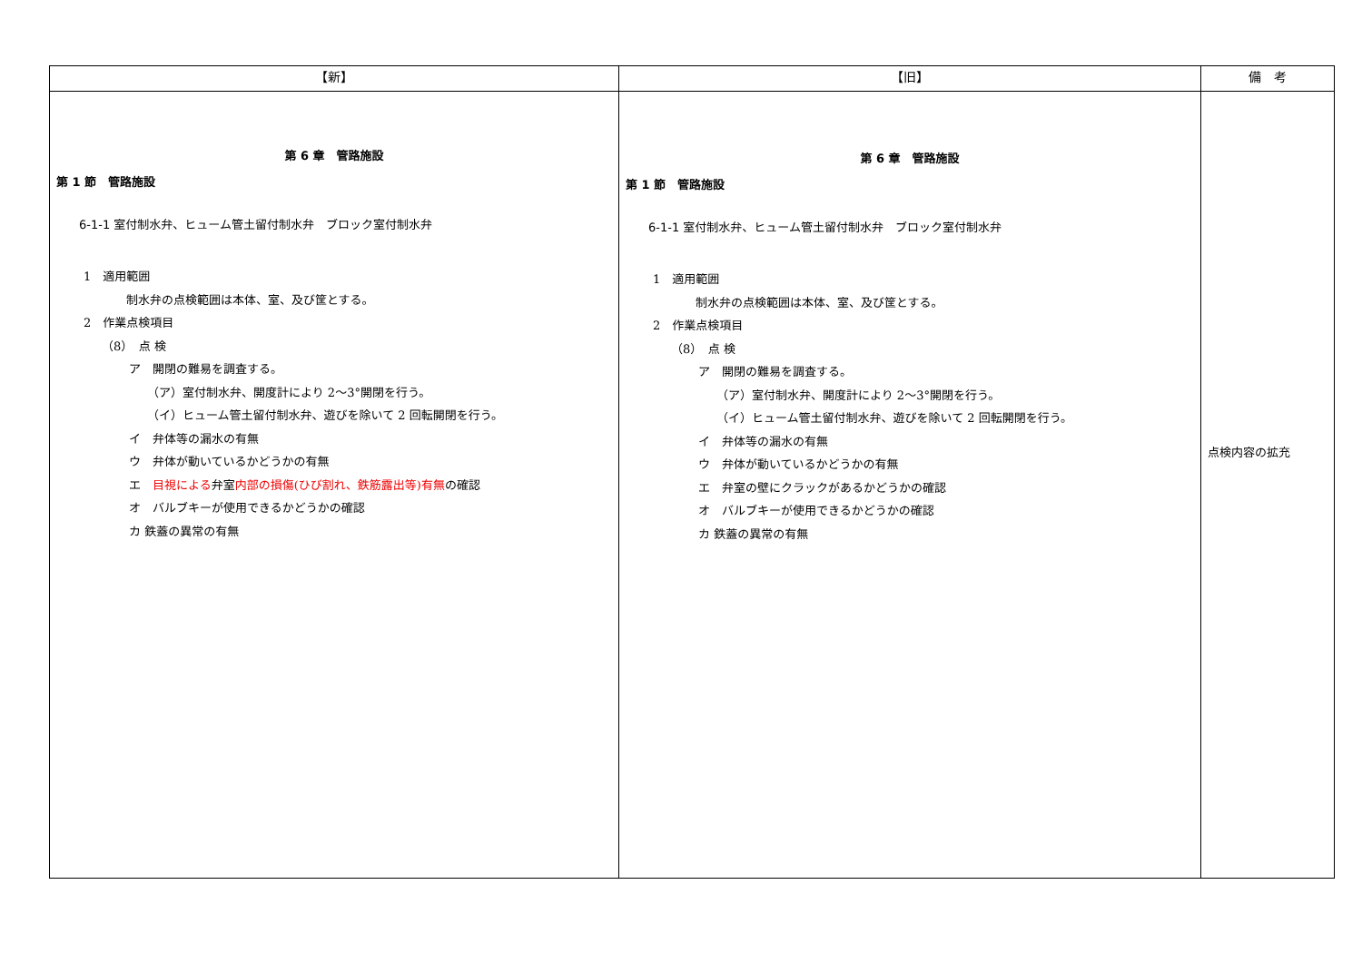| 【新】 | 【旧】 | 備 考 |
| --- | --- | --- |
| 第 6 章 管路施設 第 1 節 管路施設 6-1-1 室付制水弁、ヒューム管土留付制水弁 ブロック室付制水弁 1 適用範囲 制水弁の点検範囲は本体、室、及び筐とする。 2 作業点検項目 （8） 点 検 ア 開閉の難易を調査する。 （ア）室付制水弁、開度計により 2～3°開閉を行う。 （イ）ヒューム管土留付制水弁、遊びを除いて 2 回転開閉を行う。 イ 弁体等の漏水の有無 ウ 弁体が動いているかどうかの有無 エ 目視による 弁室 内部の損傷(ひび割れ、鉄筋露出等)有無 の確認 オ バルブキーが使用できるかどうかの確認 カ 鉄蓋の異常の有無 | 第 6 章 管路施設 第 1 節 管路施設 6-1-1 室付制水弁、ヒューム管土留付制水弁 ブロック室付制水弁 1 適用範囲 制水弁の点検範囲は本体、室、及び筐とする。 2 作業点検項目 （8） 点 検 ア 開閉の難易を調査する。 （ア）室付制水弁、開度計により 2～3°開閉を行う。 （イ）ヒューム管土留付制水弁、遊びを除いて 2 回転開閉を行う。 イ 弁体等の漏水の有無 ウ 弁体が動いているかどうかの有無 エ 弁室の壁にクラックがあるかどうかの確認 オ バルブキーが使用できるかどうかの確認 カ 鉄蓋の異常の有無 | 点検内容の拡充 |